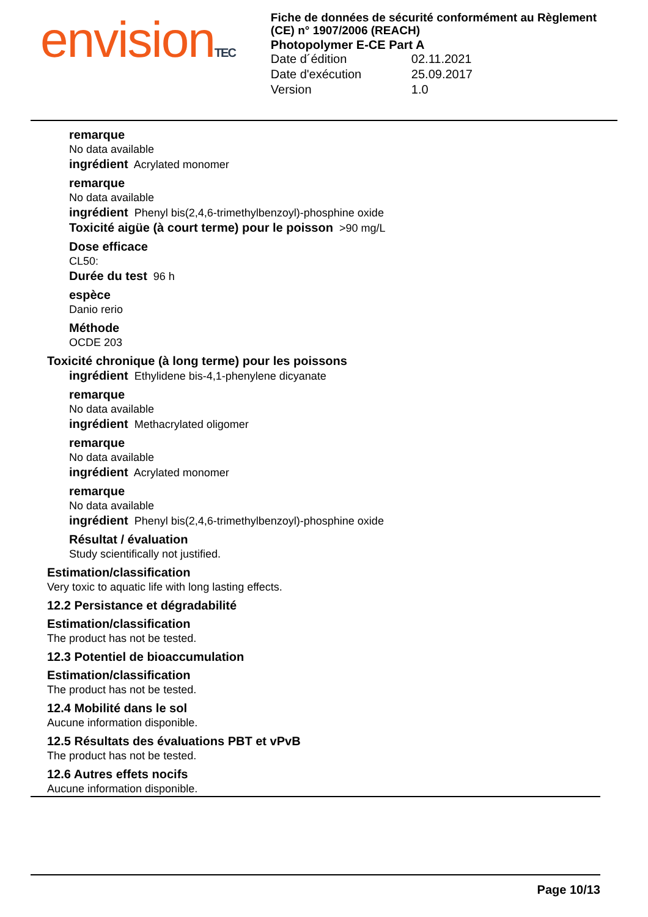envision TEC
Fiche de données de sécurité conformément au Règlement (CE) n° 1907/2006 (REACH)
Photopolymer E-CE Part A
Date d´édition 02.11.2021
Date d'exécution 25.09.2017
Version 1.0
remarque
No data available
ingrédient Acrylated monomer
remarque
No data available
ingrédient Phenyl bis(2,4,6-trimethylbenzoyl)-phosphine oxide
Toxicité aigüe (à court terme) pour le poisson >90 mg/L
Dose efficace
CL50:
Durée du test 96 h
espèce
Danio rerio
Méthode
OCDE 203
Toxicité chronique (à long terme) pour les poissons
ingrédient Ethylidene bis-4,1-phenylene dicyanate
remarque
No data available
ingrédient Methacrylated oligomer
remarque
No data available
ingrédient Acrylated monomer
remarque
No data available
ingrédient Phenyl bis(2,4,6-trimethylbenzoyl)-phosphine oxide
Résultat / évaluation
Study scientifically not justified.
Estimation/classification
Very toxic to aquatic life with long lasting effects.
12.2 Persistance et dégradabilité
Estimation/classification
The product has not be tested.
12.3 Potentiel de bioaccumulation
Estimation/classification
The product has not be tested.
12.4 Mobilité dans le sol
Aucune information disponible.
12.5 Résultats des évaluations PBT et vPvB
The product has not be tested.
12.6 Autres effets nocifs
Aucune information disponible.
Page 10/13